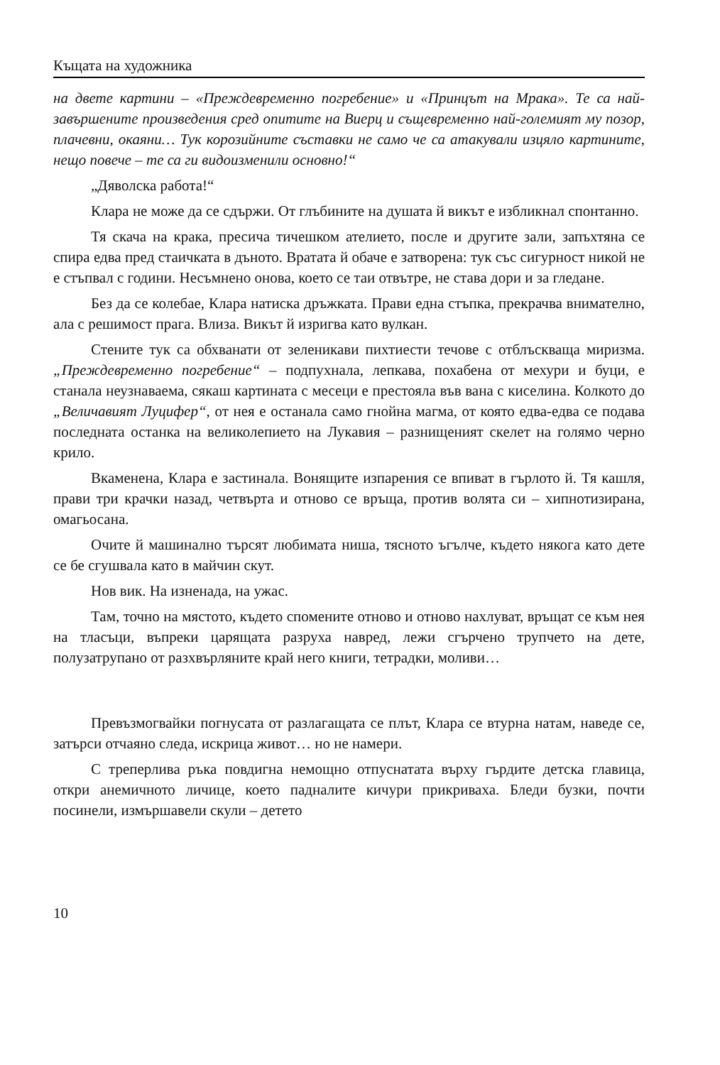Къщата на художника
на двете картини – «Преждевременно погребение» и «Принцът на Мрака». Те са най-завършените произведения сред опитите на Виерц и същевременно най-големият му позор, плачевни, окаяни… Тук корозийните съставки не само че са атакували изцяло картините, нещо повече – те са ги видоизменили основно!“
„Дяволска работа!“
Клара не може да се сдържи. От глъбините на душата й викът е избликнал спонтанно.
Тя скача на крака, пресича тичешком ателието, после и другите зали, запъхтяна се спира едва пред стаичката в дъното. Вратата й обаче е затворена: тук със сигурност никой не е стъпвал с години. Несъмнено онова, което се таи отвътре, не става дори и за гледане.
Без да се колебае, Клара натиска дръжката. Прави една стъпка, прекрачва внимателно, ала с решимост прага. Влиза. Викът й изригва като вулкан.
Стените тук са обхванати от зеленикави пихтиести течове с отблъскваща миризма. „Преждевременно погребение“ – подпухнала, лепкава, похабена от мехури и буци, е станала неузнаваема, сякаш картината с месеци е престояла във вана с киселина. Колкото до „Величавият Луцифер“, от нея е останала само гнойна магма, от която едва-едва се подава последната останка на великолепието на Лукавия – разнищеният скелет на голямо черно крило.
Вкаменена, Клара е застинала. Вонящите изпарения се впиват в гърлото й. Тя кашля, прави три крачки назад, четвърта и отново се връща, против волята си – хипнотизирана, омагьосана.
Очите й машинално търсят любимата ниша, тясното ъгълче, където някога като дете се бе сгушвала като в майчин скут.
Нов вик. На изненада, на ужас.
Там, точно на мястото, където спомените отново и отново нахлуват, връщат се към нея на тласъци, въпреки царящата разруха навред, лежи сгърчено трупчето на дете, полузатрупано от разхвърляните край него книги, тетрадки, моливи…
Превъзмогвайки погнусата от разлагащата се плът, Клара се втурна натам, наведе се, затърси отчаяно следа, искрица живот… но не намери.
С треперлива ръка повдигна немощно отпуснатата върху гърдите детска главица, откри анемичното личице, което падналите кичури прикриваха. Бледи бузки, почти посинели, измършавели скули – детето
10